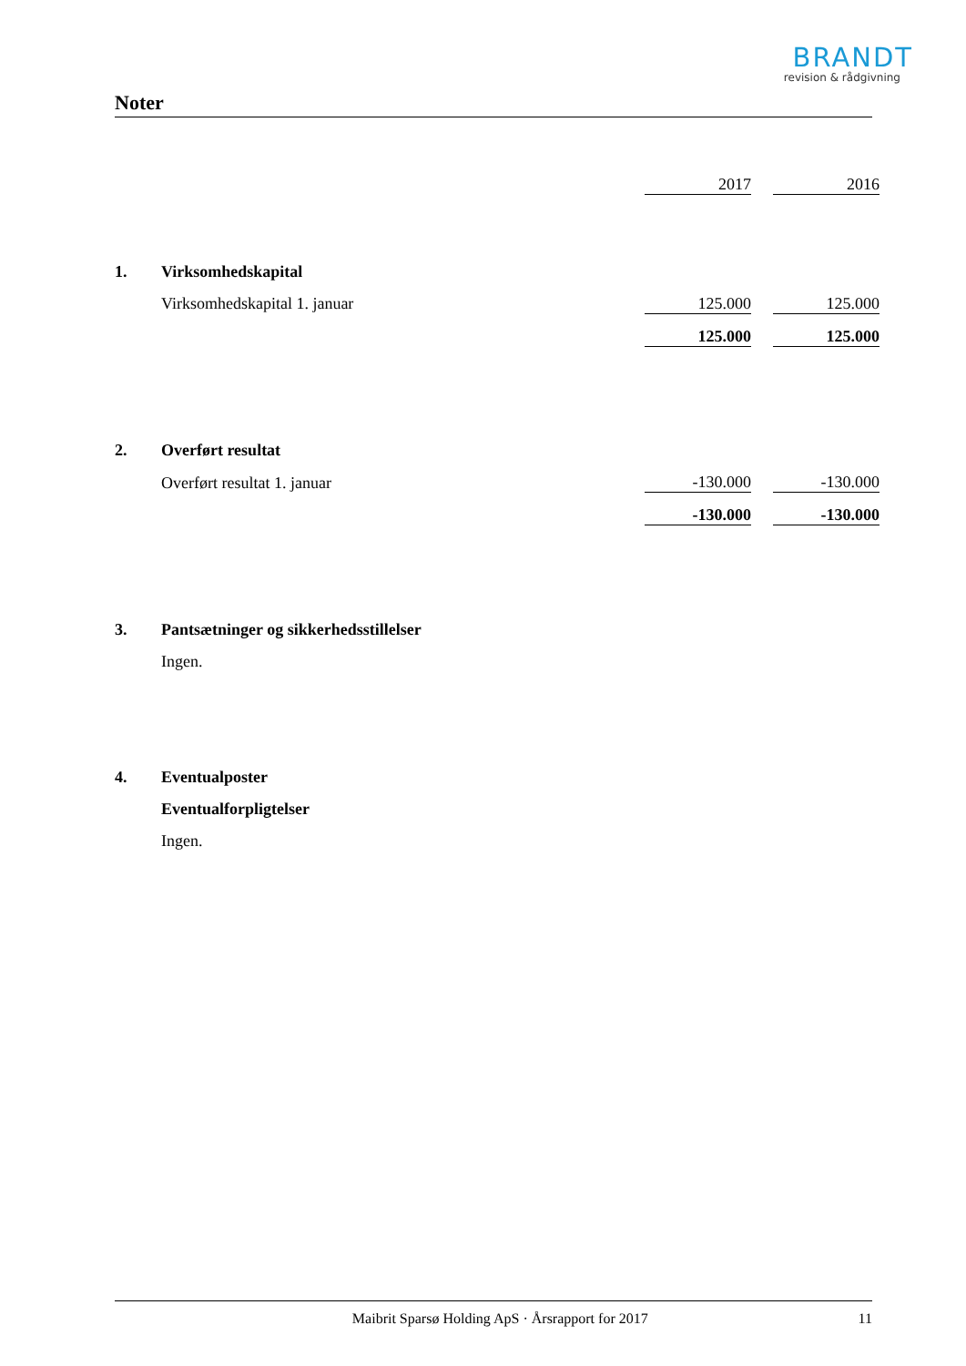BRANDT
revision & rådgivning
Noter
| | | 2017 | | 2016 |
| 1. | Virksomhedskapital | | | |
| | Virksomhedskapital 1. januar | 125.000 | | 125.000 |
| | | 125.000 | | 125.000 |
| 2. | Overført resultat | | | |
| | Overført resultat 1. januar | -130.000 | | -130.000 |
| | | -130.000 | | -130.000 |
| 3. | Pantsætninger og sikkerhedsstillelser | | | |
| | Ingen. | | | |
| 4. | Eventualposter | | | |
| | Eventualforpligtelser | | | |
| | Ingen. | | | |
Maibrit Sparsø Holding ApS · Årsrapport for 2017 11